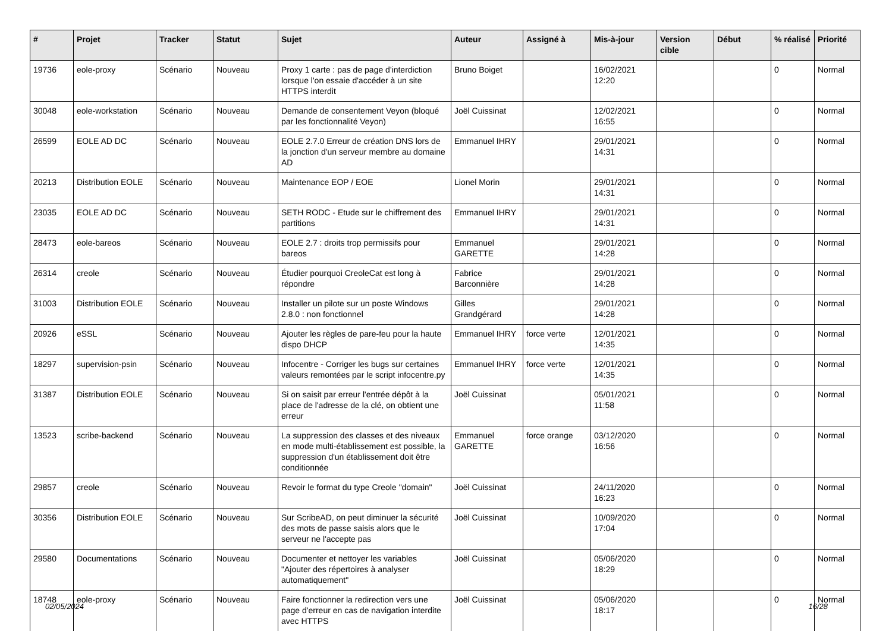| # | Projet | Tracker | Statut | Sujet | Auteur | Assigné à | Mis-à-jour | Version cible | Début | % réalisé | Priorité |
| --- | --- | --- | --- | --- | --- | --- | --- | --- | --- | --- | --- |
| 19736 | eole-proxy | Scénario | Nouveau | Proxy 1 carte : pas de page d'interdiction lorsque l'on essaie d'accéder à un site HTTPS interdit | Bruno Boiget | | 16/02/2021 12:20 | | | 0 | Normal |
| 30048 | eole-workstation | Scénario | Nouveau | Demande de consentement Veyon (bloqué par les fonctionnalité Veyon) | Joël Cuissinat | | 12/02/2021 16:55 | | | 0 | Normal |
| 26599 | EOLE AD DC | Scénario | Nouveau | EOLE 2.7.0 Erreur de création DNS lors de la jonction d'un serveur membre au domaine AD | Emmanuel IHRY | | 29/01/2021 14:31 | | | 0 | Normal |
| 20213 | Distribution EOLE | Scénario | Nouveau | Maintenance EOP / EOE | Lionel Morin | | 29/01/2021 14:31 | | | 0 | Normal |
| 23035 | EOLE AD DC | Scénario | Nouveau | SETH RODC - Etude sur le chiffrement des partitions | Emmanuel IHRY | | 29/01/2021 14:31 | | | 0 | Normal |
| 28473 | eole-bareos | Scénario | Nouveau | EOLE 2.7 : droits trop permissifs pour bareos | Emmanuel GARETTE | | 29/01/2021 14:28 | | | 0 | Normal |
| 26314 | creole | Scénario | Nouveau | Étudier pourquoi CreoleCat est long à répondre | Fabrice Barconnière | | 29/01/2021 14:28 | | | 0 | Normal |
| 31003 | Distribution EOLE | Scénario | Nouveau | Installer un pilote sur un poste Windows 2.8.0 : non fonctionnel | Gilles Grandgérard | | 29/01/2021 14:28 | | | 0 | Normal |
| 20926 | eSSL | Scénario | Nouveau | Ajouter les règles de pare-feu pour la haute dispo DHCP | Emmanuel IHRY | force verte | 12/01/2021 14:35 | | | 0 | Normal |
| 18297 | supervision-psin | Scénario | Nouveau | Infocentre - Corriger les bugs sur certaines valeurs remontées par le script infocentre.py | Emmanuel IHRY | force verte | 12/01/2021 14:35 | | | 0 | Normal |
| 31387 | Distribution EOLE | Scénario | Nouveau | Si on saisit par erreur l'entrée dépôt à la place de l'adresse de la clé, on obtient une erreur | Joël Cuissinat | | 05/01/2021 11:58 | | | 0 | Normal |
| 13523 | scribe-backend | Scénario | Nouveau | La suppression des classes et des niveaux en mode multi-établissement est possible, la suppression d'un établissement doit être conditionnée | Emmanuel GARETTE | force orange | 03/12/2020 16:56 | | | 0 | Normal |
| 29857 | creole | Scénario | Nouveau | Revoir le format du type Creole "domain" | Joël Cuissinat | | 24/11/2020 16:23 | | | 0 | Normal |
| 30356 | Distribution EOLE | Scénario | Nouveau | Sur ScribeAD, on peut diminuer la sécurité des mots de passe saisis alors que le serveur ne l'accepte pas | Joël Cuissinat | | 10/09/2020 17:04 | | | 0 | Normal |
| 29580 | Documentations | Scénario | Nouveau | Documenter et nettoyer les variables "Ajouter des répertoires à analyser automatiquement" | Joël Cuissinat | | 05/06/2020 18:29 | | | 0 | Normal |
| 18748 | eole-proxy | Scénario | Nouveau | Faire fonctionner la redirection vers une page d'erreur en cas de navigation interdite avec HTTPS | Joël Cuissinat | | 05/06/2020 18:17 | | | 0 | Normal |
02/05/2024 16/28